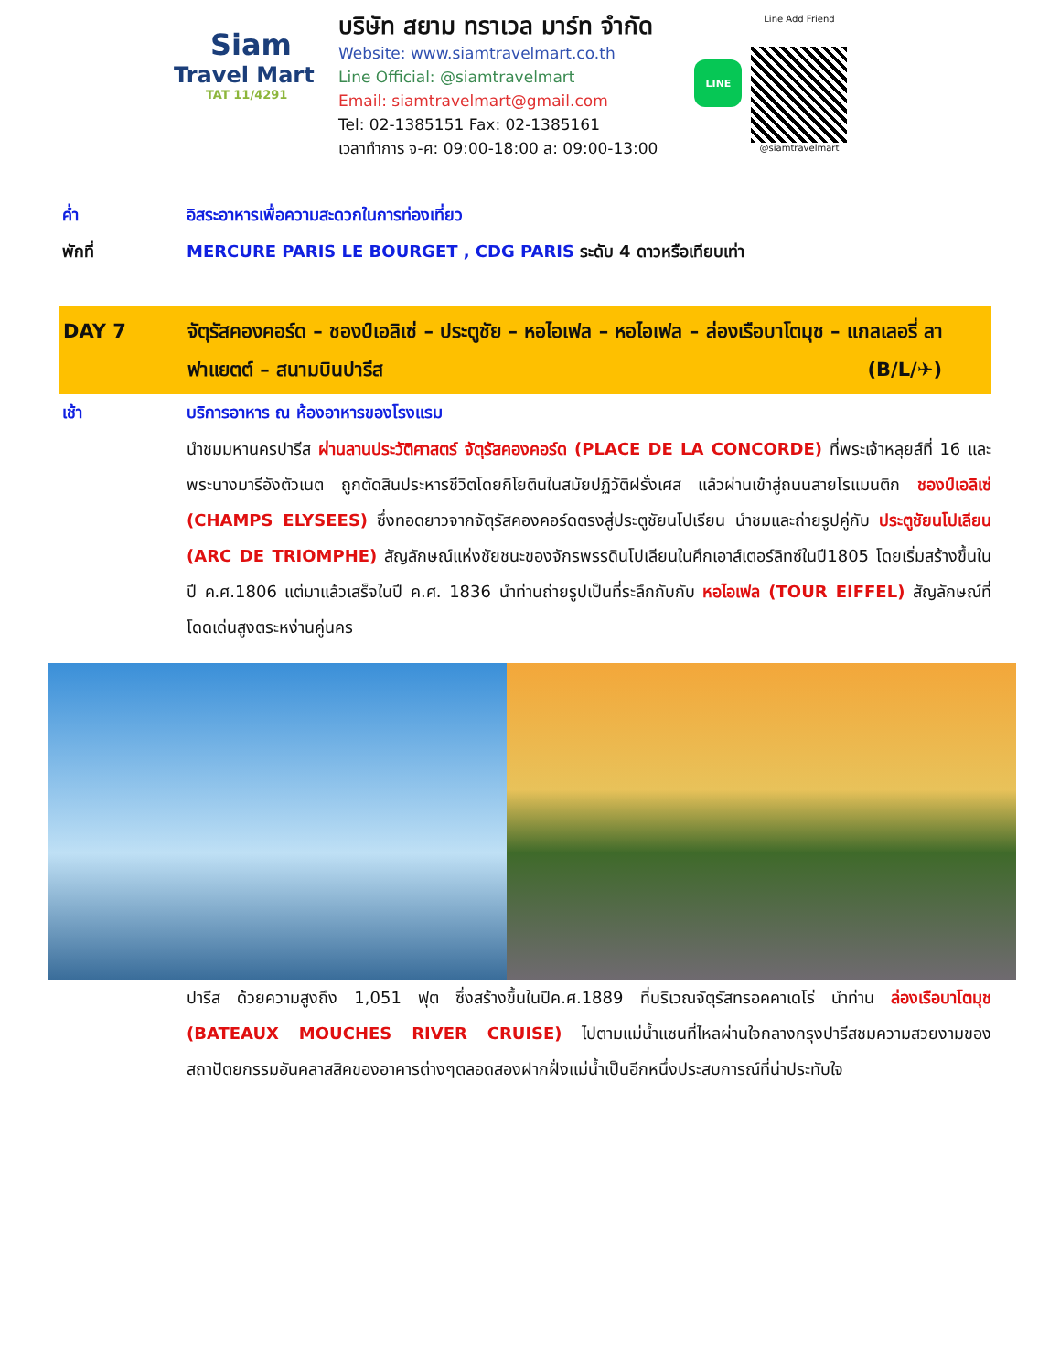Siam
Travel Mart
TAT 11/4291
บริษัท สยาม ทราเวล มาร์ท จำกัด
Website: www.siamtravelmart.co.th
Line Official: @siamtravelmart
Email: siamtravelmart@gmail.com
Tel: 02-1385151 Fax: 02-1385161
เวลาทำการ จ-ศ: 09:00-18:00 ส: 09:00-13:00
LINE
Line Add Friend
@siamtravelmart
ค่ำ อิสระอาหารเพื่อความสะดวกในการท่องเที่ยว
พักที่ MERCURE PARIS LE BOURGET , CDG PARIS ระดับ 4 ดาวหรือเทียบเท่า
DAY 7 จัตุรัสคองคอร์ด – ชองป์เอลิเซ่ – ประตูชัย – หอไอเฟล – หอไอเฟล – ล่องเรือบาโตมุช – แกลเลอรี่ ลาฟาแยตต์ – สนามบินปารีส (B/L/✈)
เช้า บริการอาหาร ณ ห้องอาหารของโรงแรม
นำชมมหานครปารีส ผ่านลานประวัติศาสตร์ จัตุรัสคองคอร์ด (PLACE DE LA CONCORDE) ที่พระเจ้าหลุยส์ที่ 16 และพระนางมารีอังตัวเนต ถูกตัดสินประหารชีวิตโดยกิโยตินในสมัยปฏิวัติฝรั่งเศส แล้วผ่านเข้าสู่ถนนสายโรแมนติก ชองป์เอลิเซ่ (CHAMPS ELYSEES) ซึ่งทอดยาวจากจัตุรัสคองคอร์ดตรงสู่ประตูชัยนโปเรียน นำชมและถ่ายรูปคู่กับ ประตูชัยนโปเลียน (ARC DE TRIOMPHE) สัญลักษณ์แห่งชัยชนะของจักรพรรดินโปเลียนในศึกเอาส์เตอร์ลิทซ์ในปี1805 โดยเริ่มสร้างขึ้นในปี ค.ศ.1806 แต่มาแล้วเสร็จในปี ค.ศ. 1836 นำท่านถ่ายรูปเป็นที่ระลึกกับกับ หอไอเฟล (TOUR EIFFEL) สัญลักษณ์ที่โดดเด่นสูงตระหง่านคู่นคร
ปารีส ด้วยความสูงถึง 1,051 ฟุต ซึ่งสร้างขึ้นในปีค.ศ.1889 ที่บริเวณจัตุรัสทรอคคาเดโร่ นำท่าน ล่องเรือบาโตมุช (BATEAUX MOUCHES RIVER CRUISE) ไปตามแม่น้ำแซนที่ไหลผ่านใจกลางกรุงปารีสชมความสวยงามของสถาปัตยกรรมอันคลาสสิคของอาคารต่างๆตลอดสองฝากฝั่งแม่น้ำเป็นอีกหนึ่งประสบการณ์ที่น่าประทับใจ